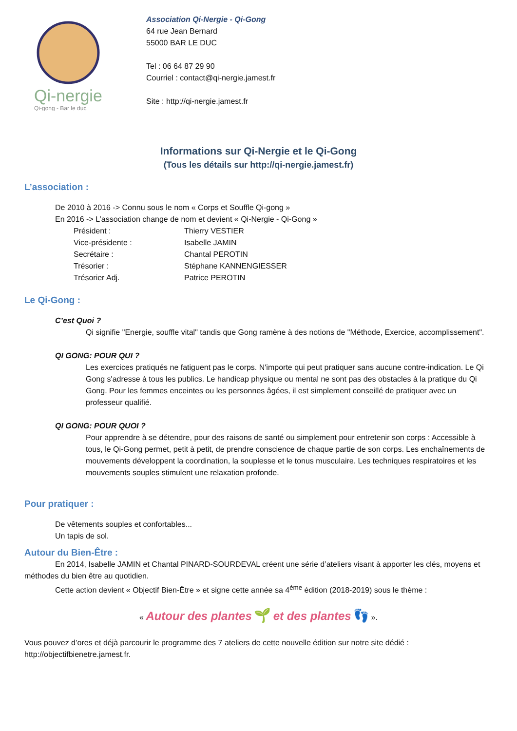Qi-nergie
Qi-gong - Bar le duc
Association Qi-Nergie - Qi-Gong
64 rue Jean Bernard
55000 BAR LE DUC
Tel : 06 64 87 29 90
Courriel : contact@qi-nergie.jamest.fr
Site : http://qi-nergie.jamest.fr
Informations sur Qi-Nergie et le Qi-Gong
(Tous les détails sur http://qi-nergie.jamest.fr)
L’association :
De 2010 à 2016 -> Connu sous le nom « Corps et Souffle Qi-gong »
En 2016 -> L’association change de nom et devient « Qi-Nergie - Qi-Gong »
Président : Thierry VESTIER
Vice-présidente : Isabelle JAMIN
Secrétaire : Chantal PEROTIN
Trésorier : Stéphane KANNENGIESSER
Trésorier Adj. Patrice PEROTIN
Le Qi-Gong :
C’est Quoi ?
Qi signifie "Energie, souffle vital" tandis que Gong ramène à des notions de "Méthode, Exercice, accomplissement".
QI GONG: POUR QUI ?
Les exercices pratiqués ne fatiguent pas le corps. N'importe qui peut pratiquer sans aucune contre-indication. Le Qi Gong s'adresse à tous les publics. Le handicap physique ou mental ne sont pas des obstacles à la pratique du Qi Gong. Pour les femmes enceintes ou les personnes âgées, il est simplement conseillé de pratiquer avec un professeur qualifié.
QI GONG: POUR QUOI ?
Pour apprendre à se détendre, pour des raisons de santé ou simplement pour entretenir son corps : Accessible à tous, le Qi-Gong permet, petit à petit, de prendre conscience de chaque partie de son corps. Les enchaînements de mouvements développent la coordination, la souplesse et le tonus musculaire. Les techniques respiratoires et les mouvements souples stimulent une relaxation profonde.
Pour pratiquer :
De vêtements souples et confortables...
Un tapis de sol.
Autour du Bien-Être :
En 2014, Isabelle JAMIN et Chantal PINARD-SOURDEVAL créent une série d’ateliers visant à apporter les clés, moyens et méthodes du bien être au quotidien.
Cette action devient « Objectif Bien-Être » et signe cette année sa 4<sup>ème</sup> édition (2018-2019) sous le thème :
« Autour des plantes 🌱 et des plantes 👣 ».
Vous pouvez d’ores et déjà parcourir le programme des 7 ateliers de cette nouvelle édition sur notre site dédié : http://objectifbienetre.jamest.fr.